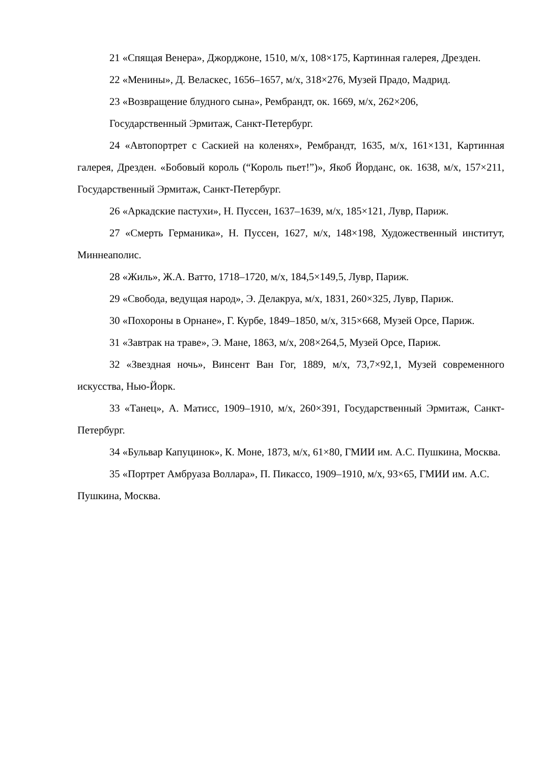21 «Спящая Венера», Джорджоне, 1510, м/х, 108×175, Картинная галерея, Дрезден.
22 «Менины», Д. Веласкес, 1656–1657, м/х, 318×276, Музей Прадо, Мадрид.
23 «Возвращение блудного сына», Рембрандт, ок. 1669, м/х, 262×206,
Государственный Эрмитаж, Санкт-Петербург.
24 «Автопортрет с Саскией на коленях», Рембрандт, 1635, м/х, 161×131, Картинная галерея, Дрезден. «Бобовый король (“Король пьет!”)», Якоб Йорданс, ок. 1638, м/х, 157×211, Государственный Эрмитаж, Санкт-Петербург.
26 «Аркадские пастухи», Н. Пуссен, 1637–1639, м/х, 185×121, Лувр, Париж.
27 «Смерть Германика», Н. Пуссен, 1627, м/х, 148×198, Художественный институт, Миннеаполис.
28 «Жиль», Ж.А. Ватто, 1718–1720, м/х, 184,5×149,5, Лувр, Париж.
29 «Свобода, ведущая народ», Э. Делакруа, м/х, 1831, 260×325, Лувр, Париж.
30 «Похороны в Орнане», Г. Курбе, 1849–1850, м/х, 315×668, Музей Орсе, Париж.
31 «Завтрак на траве», Э. Мане, 1863, м/х, 208×264,5, Музей Орсе, Париж.
32 «Звездная ночь», Винсент Ван Гог, 1889, м/х, 73,7×92,1, Музей современного искусства, Нью-Йорк.
33 «Танец», А. Матисс, 1909–1910, м/х, 260×391, Государственный Эрмитаж, Санкт-Петербург.
34 «Бульвар Капуцинок», К. Моне, 1873, м/х, 61×80, ГМИИ им. А.С. Пушкина, Москва.
35 «Портрет Амбруаза Воллара», П. Пикассо, 1909–1910, м/х, 93×65, ГМИИ им. А.С. Пушкина, Москва.